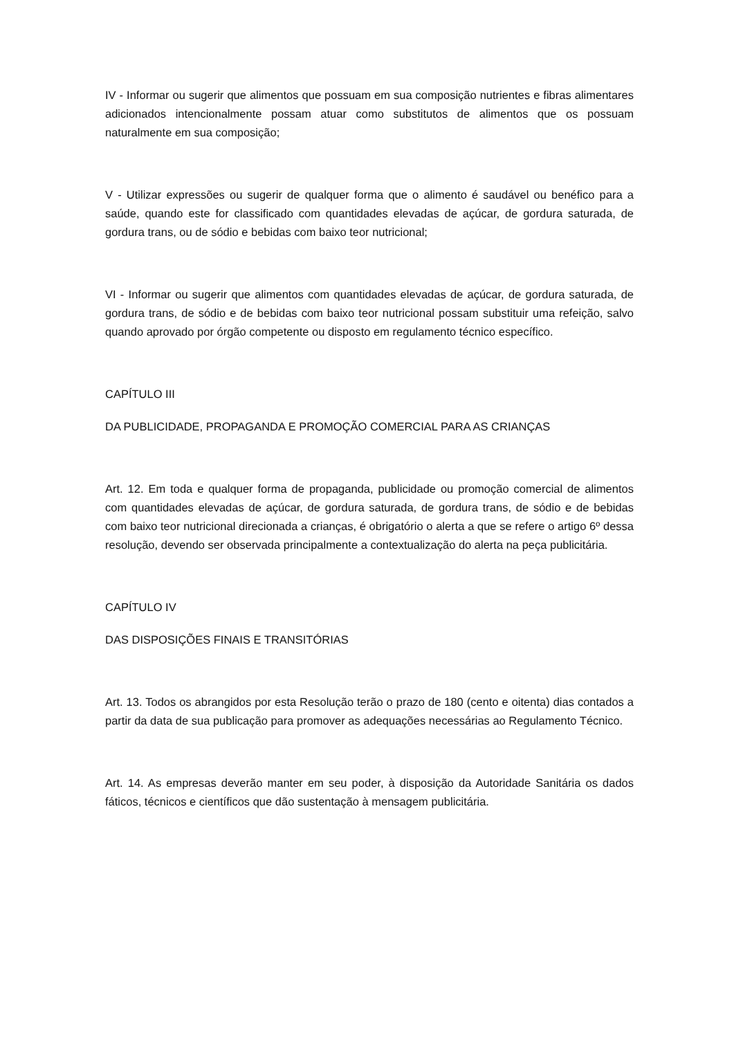IV - Informar ou sugerir que alimentos que possuam em sua composição nutrientes e fibras alimentares adicionados intencionalmente possam atuar como substitutos de alimentos que os possuam naturalmente em sua composição;
V - Utilizar expressões ou sugerir de qualquer forma que o alimento é saudável ou benéfico para a saúde, quando este for classificado com quantidades elevadas de açúcar, de gordura saturada, de gordura trans, ou de sódio e bebidas com baixo teor nutricional;
VI - Informar ou sugerir que alimentos com quantidades elevadas de açúcar, de gordura saturada, de gordura trans, de sódio e de bebidas com baixo teor nutricional possam substituir uma refeição, salvo quando aprovado por órgão competente ou disposto em regulamento técnico específico.
CAPÍTULO III
DA PUBLICIDADE, PROPAGANDA E PROMOÇÃO COMERCIAL PARA AS CRIANÇAS
Art. 12. Em toda e qualquer forma de propaganda, publicidade ou promoção comercial de alimentos com quantidades elevadas de açúcar, de gordura saturada, de gordura trans, de sódio e de bebidas com baixo teor nutricional direcionada a crianças, é obrigatório o alerta a que se refere o artigo 6º dessa resolução, devendo ser observada principalmente a contextualização do alerta na peça publicitária.
CAPÍTULO IV
DAS DISPOSIÇÕES FINAIS E TRANSITÓRIAS
Art. 13. Todos os abrangidos por esta Resolução terão o prazo de 180 (cento e oitenta) dias contados a partir da data de sua publicação para promover as adequações necessárias ao Regulamento Técnico.
Art. 14. As empresas deverão manter em seu poder, à disposição da Autoridade Sanitária os dados fáticos, técnicos e científicos que dão sustentação à mensagem publicitária.